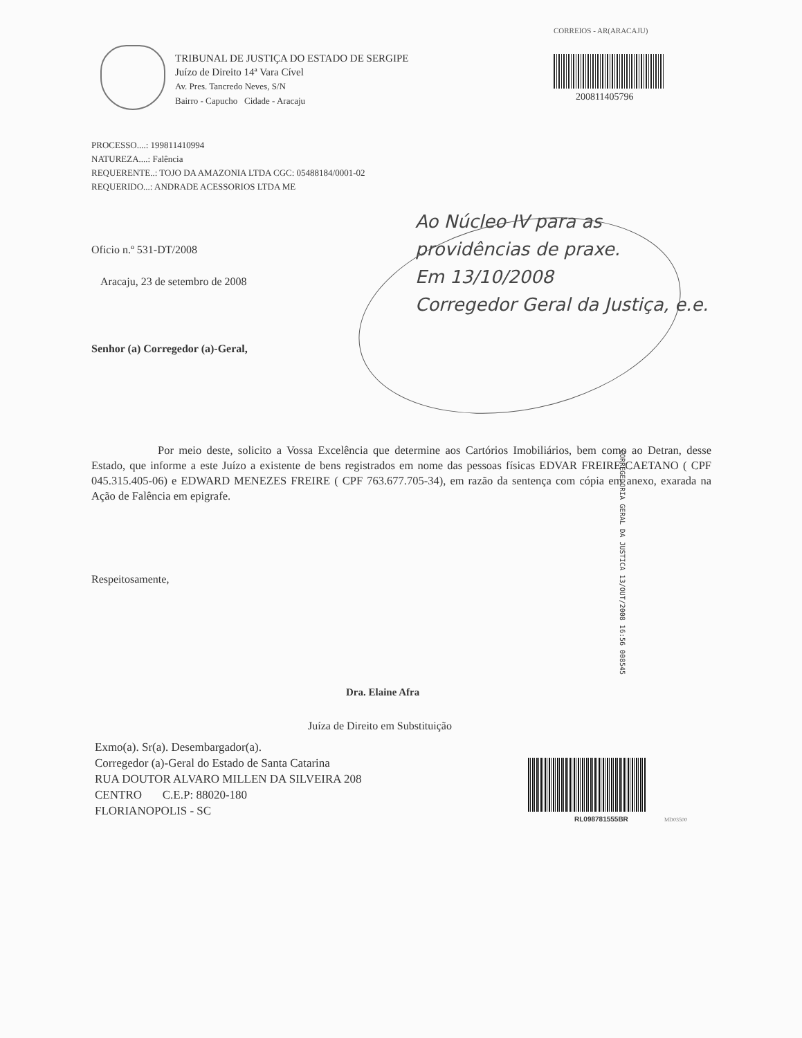CORREIOS - AR(ARACAJU)
200811405796
TRIBUNAL DE JUSTIÇA DO ESTADO DE SERGIPE
Juízo de Direito 14ª Vara Cível
Av. Pres. Tancredo Neves, S/N
Bairro - Capucho Cidade - Aracaju
PROCESSO....: 199811410994
NATUREZA....: Falência
REQUERENTE..: TOJO DA AMAZONIA LTDA CGC: 05488184/0001-02
REQUERIDO...: ANDRADE ACESSORIOS LTDA ME
Oficio n.º 531-DT/2008
Aracaju, 23 de setembro de 2008
Senhor (a) Corregedor (a)-Geral,
Ao Núcleo IV para as
providências de praxe.
Em 13/10/2008
Corregedor Geral da Justiça, e.e.
Por meio deste, solicito a Vossa Excelência que determine aos Cartórios Imobiliários, bem como ao Detran, desse Estado, que informe a este Juízo a existente de bens registrados em nome das pessoas físicas EDVAR FREIRE CAETANO ( CPF 045.315.405-06) e EDWARD MENEZES FREIRE ( CPF 763.677.705-34), em razão da sentença com cópia em anexo, exarada na Ação de Falência em epigrafe.
CORREGEDORIA GERAL DA JUSTICA 13/OUT/2008 16:56 008545
Respeitosamente,
Dra. Elaine Afra
Juíza de Direito em Substituição
Exmo(a). Sr(a). Desembargador(a).
Corregedor (a)-Geral do Estado de Santa Catarina
RUA DOUTOR ALVARO MILLEN DA SILVEIRA 208
CENTRO C.E.P: 88020-180
FLORIANOPOLIS - SC
RL098781555BR MD03500